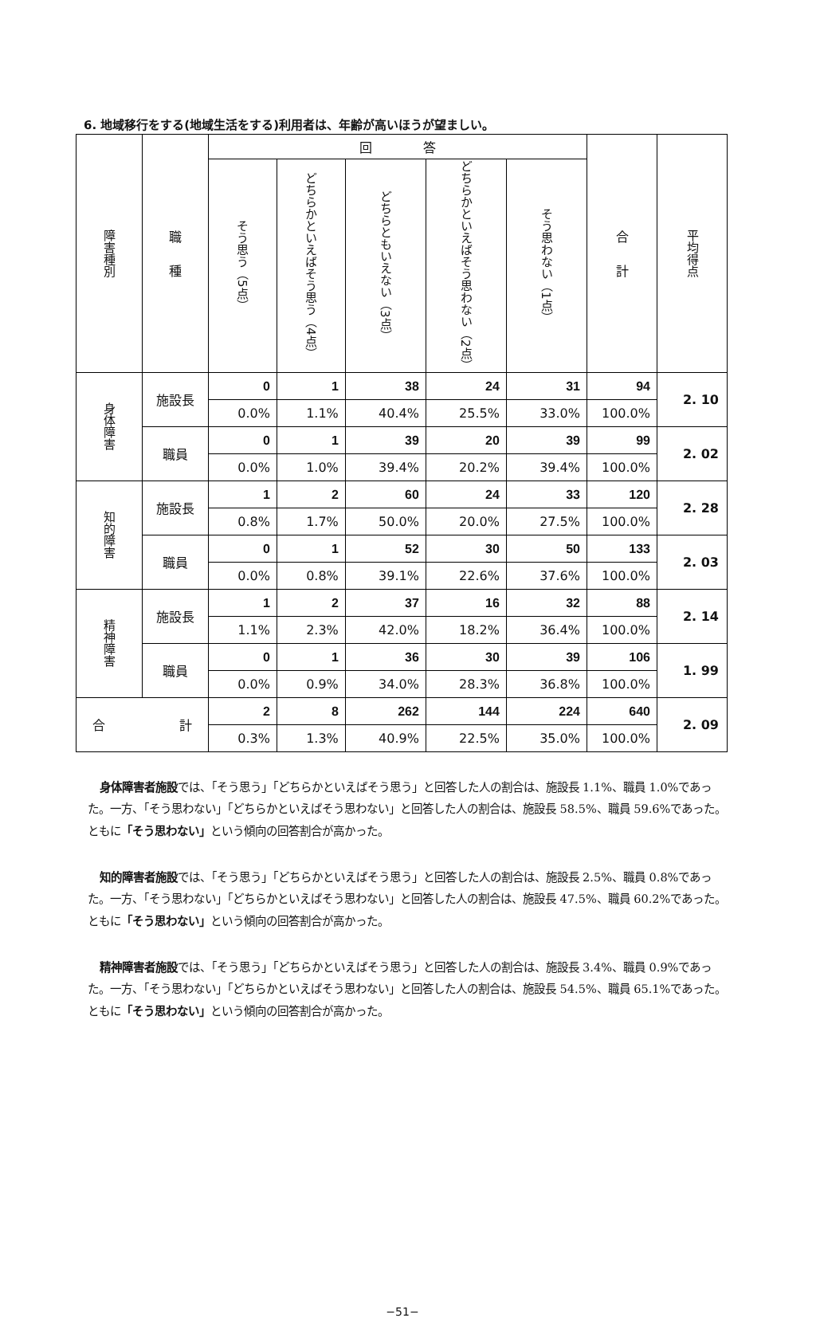6. 地域移行をする(地域生活をする)利用者は、年齢が高いほうが望ましい。
| 障害種別 | 職 種 | 回 答 | | | | | 合 計 | 平均得点 |
| --- | --- | --- | --- | --- | --- | --- | --- | --- |
| | | そう思う（5点） | どちらかといえばそう思う（4点） | どちらともいえない（3点） | どちらかといえばそう思わない（2点） | そう思わない（1点） | | |
| 身体障害 | 施設長 | 0 | 1 | 38 | 24 | 31 | 94 | 2. 10 |
| | | 0.0% | 1.1% | 40.4% | 25.5% | 33.0% | 100.0% | |
| | 職員 | 0 | 1 | 39 | 20 | 39 | 99 | 2. 02 |
| | | 0.0% | 1.0% | 39.4% | 20.2% | 39.4% | 100.0% | |
| 知的障害 | 施設長 | 1 | 2 | 60 | 24 | 33 | 120 | 2. 28 |
| | | 0.8% | 1.7% | 50.0% | 20.0% | 27.5% | 100.0% | |
| | 職員 | 0 | 1 | 52 | 30 | 50 | 133 | 2. 03 |
| | | 0.0% | 0.8% | 39.1% | 22.6% | 37.6% | 100.0% | |
| 精神障害 | 施設長 | 1 | 2 | 37 | 16 | 32 | 88 | 2. 14 |
| | | 1.1% | 2.3% | 42.0% | 18.2% | 36.4% | 100.0% | |
| | 職員 | 0 | 1 | 36 | 30 | 39 | 106 | 1. 99 |
| | | 0.0% | 0.9% | 34.0% | 28.3% | 36.8% | 100.0% | |
| 合 計 | | 2 | 8 | 262 | 144 | 224 | 640 | 2. 09 |
| | | 0.3% | 1.3% | 40.9% | 22.5% | 35.0% | 100.0% | |
身体障害者施設では、「そう思う」「どちらかといえばそう思う」と回答した人の割合は、施設長 1.1%、職員 1.0%であった。一方、「そう思わない」「どちらかといえばそう思わない」と回答した人の割合は、施設長 58.5%、職員 59.6%であった。ともに「そう思わない」という傾向の回答割合が高かった。
知的障害者施設では、「そう思う」「どちらかといえばそう思う」と回答した人の割合は、施設長 2.5%、職員 0.8%であった。一方、「そう思わない」「どちらかといえばそう思わない」と回答した人の割合は、施設長 47.5%、職員 60.2%であった。ともに「そう思わない」という傾向の回答割合が高かった。
精神障害者施設では、「そう思う」「どちらかといえばそう思う」と回答した人の割合は、施設長 3.4%、職員 0.9%であった。一方、「そう思わない」「どちらかといえばそう思わない」と回答した人の割合は、施設長 54.5%、職員 65.1%であった。ともに「そう思わない」という傾向の回答割合が高かった。
−51−